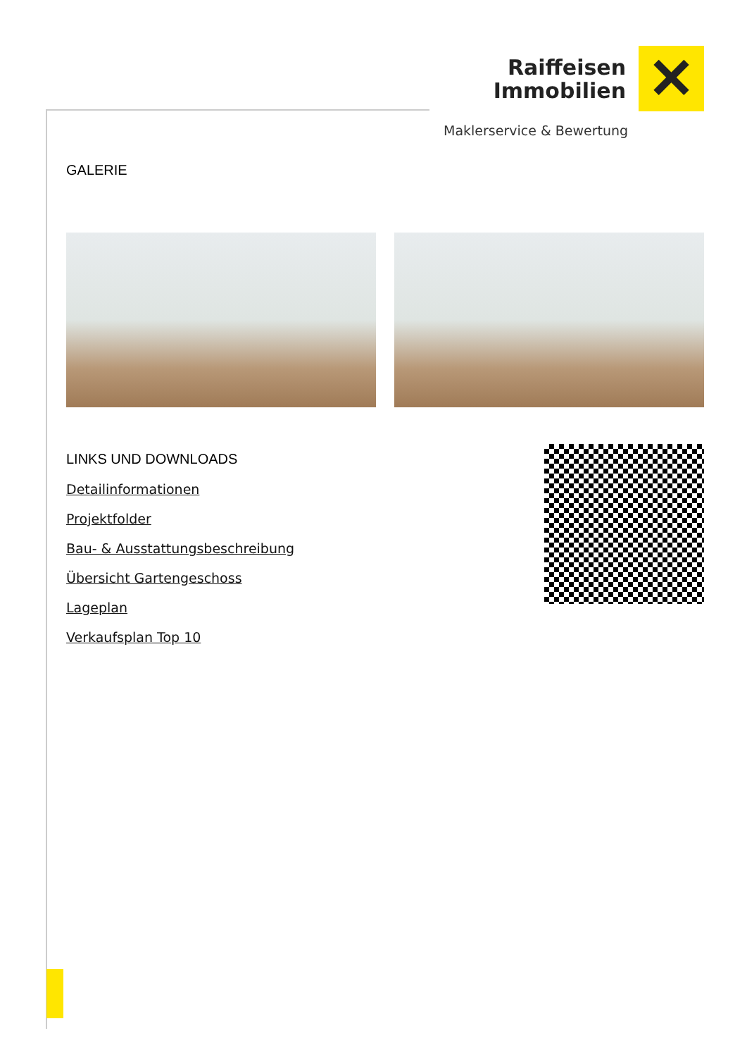Raiffeisen
Immobilien
✕
Maklerservice & Bewertung
GALERIE
LINKS UND DOWNLOADS
Detailinformationen
Projektfolder
Bau- & Ausstattungsbeschreibung
Übersicht Gartengeschoss
Lageplan
Verkaufsplan Top 10